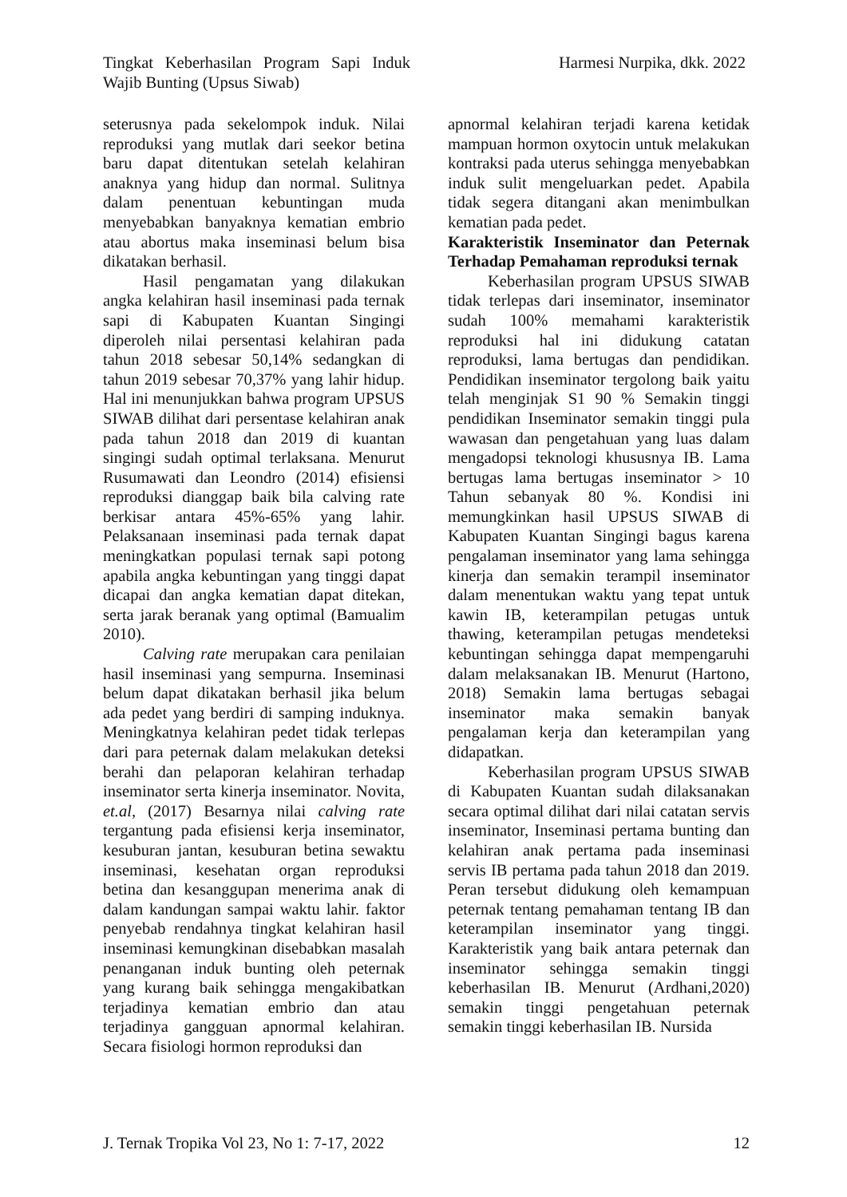Tingkat Keberhasilan Program Sapi Induk Wajib Bunting (Upsus Siwab)
Harmesi Nurpika, dkk. 2022
seterusnya pada sekelompok induk. Nilai reproduksi yang mutlak dari seekor betina baru dapat ditentukan setelah kelahiran anaknya yang hidup dan normal. Sulitnya dalam penentuan kebuntingan muda menyebabkan banyaknya kematian embrio atau abortus maka inseminasi belum bisa dikatakan berhasil.
Hasil pengamatan yang dilakukan angka kelahiran hasil inseminasi pada ternak sapi di Kabupaten Kuantan Singingi diperoleh nilai persentasi kelahiran pada tahun 2018 sebesar 50,14% sedangkan di tahun 2019 sebesar 70,37% yang lahir hidup. Hal ini menunjukkan bahwa program UPSUS SIWAB dilihat dari persentase kelahiran anak pada tahun 2018 dan 2019 di kuantan singingi sudah optimal terlaksana. Menurut Rusumawati dan Leondro (2014) efisiensi reproduksi dianggap baik bila calving rate berkisar antara 45%-65% yang lahir. Pelaksanaan inseminasi pada ternak dapat meningkatkan populasi ternak sapi potong apabila angka kebuntingan yang tinggi dapat dicapai dan angka kematian dapat ditekan, serta jarak beranak yang optimal (Bamualim 2010).
Calving rate merupakan cara penilaian hasil inseminasi yang sempurna. Inseminasi belum dapat dikatakan berhasil jika belum ada pedet yang berdiri di samping induknya. Meningkatnya kelahiran pedet tidak terlepas dari para peternak dalam melakukan deteksi berahi dan pelaporan kelahiran terhadap inseminator serta kinerja inseminator. Novita, et.al, (2017) Besarnya nilai calving rate tergantung pada efisiensi kerja inseminator, kesuburan jantan, kesuburan betina sewaktu inseminasi, kesehatan organ reproduksi betina dan kesanggupan menerima anak di dalam kandungan sampai waktu lahir. faktor penyebab rendahnya tingkat kelahiran hasil inseminasi kemungkinan disebabkan masalah penanganan induk bunting oleh peternak yang kurang baik sehingga mengakibatkan terjadinya kematian embrio dan atau terjadinya gangguan apnormal kelahiran. Secara fisiologi hormon reproduksi dan
apnormal kelahiran terjadi karena ketidak mampuan hormon oxytocin untuk melakukan kontraksi pada uterus sehingga menyebabkan induk sulit mengeluarkan pedet. Apabila tidak segera ditangani akan menimbulkan kematian pada pedet.
Karakteristik Inseminator dan Peternak Terhadap Pemahaman reproduksi ternak
Keberhasilan program UPSUS SIWAB tidak terlepas dari inseminator, inseminator sudah 100% memahami karakteristik reproduksi hal ini didukung catatan reproduksi, lama bertugas dan pendidikan. Pendidikan inseminator tergolong baik yaitu telah menginjak S1 90 % Semakin tinggi pendidikan Inseminator semakin tinggi pula wawasan dan pengetahuan yang luas dalam mengadopsi teknologi khususnya IB. Lama bertugas lama bertugas inseminator > 10 Tahun sebanyak 80 %. Kondisi ini memungkinkan hasil UPSUS SIWAB di Kabupaten Kuantan Singingi bagus karena pengalaman inseminator yang lama sehingga kinerja dan semakin terampil inseminator dalam menentukan waktu yang tepat untuk kawin IB, keterampilan petugas untuk thawing, keterampilan petugas mendeteksi kebuntingan sehingga dapat mempengaruhi dalam melaksanakan IB. Menurut (Hartono, 2018) Semakin lama bertugas sebagai inseminator maka semakin banyak pengalaman kerja dan keterampilan yang didapatkan.
Keberhasilan program UPSUS SIWAB di Kabupaten Kuantan sudah dilaksanakan secara optimal dilihat dari nilai catatan servis inseminator, Inseminasi pertama bunting dan kelahiran anak pertama pada inseminasi servis IB pertama pada tahun 2018 dan 2019. Peran tersebut didukung oleh kemampuan peternak tentang pemahaman tentang IB dan keterampilan inseminator yang tinggi. Karakteristik yang baik antara peternak dan inseminator sehingga semakin tinggi keberhasilan IB. Menurut (Ardhani,2020) semakin tinggi pengetahuan peternak semakin tinggi keberhasilan IB. Nursida
J. Ternak Tropika Vol 23, No 1: 7-17, 2022
12